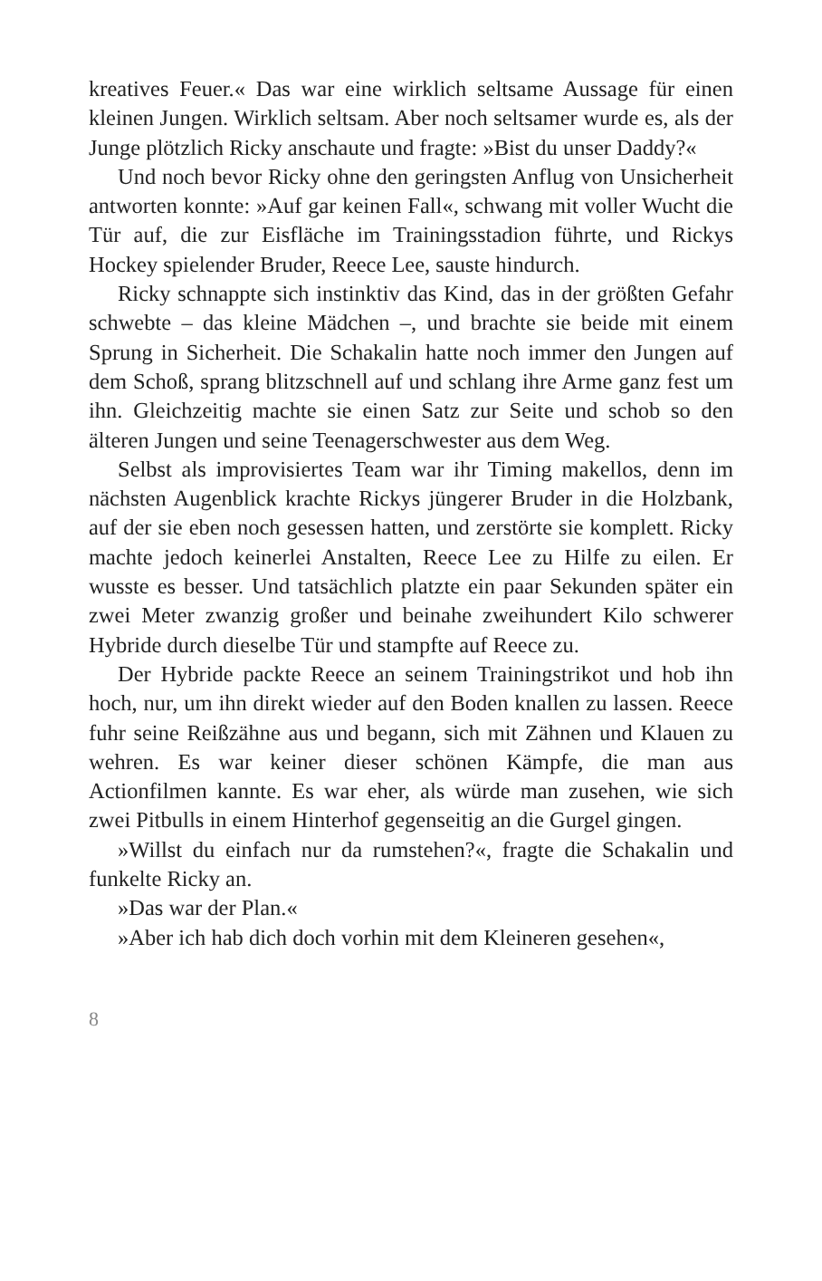kreatives Feuer.« Das war eine wirklich seltsame Aussage für einen kleinen Jungen. Wirklich seltsam. Aber noch seltsamer wurde es, als der Junge plötzlich Ricky anschaute und fragte: »Bist du unser Daddy?«
Und noch bevor Ricky ohne den geringsten Anflug von Unsicherheit antworten konnte: »Auf gar keinen Fall«, schwang mit voller Wucht die Tür auf, die zur Eisfläche im Trainingsstadion führte, und Rickys Hockey spielender Bruder, Reece Lee, sauste hindurch.
Ricky schnappte sich instinktiv das Kind, das in der größten Gefahr schwebte – das kleine Mädchen –, und brachte sie beide mit einem Sprung in Sicherheit. Die Schakalin hatte noch immer den Jungen auf dem Schoß, sprang blitzschnell auf und schlang ihre Arme ganz fest um ihn. Gleichzeitig machte sie einen Satz zur Seite und schob so den älteren Jungen und seine Teenagerschwester aus dem Weg.
Selbst als improvisiertes Team war ihr Timing makellos, denn im nächsten Augenblick krachte Rickys jüngerer Bruder in die Holzbank, auf der sie eben noch gesessen hatten, und zerstörte sie komplett. Ricky machte jedoch keinerlei Anstalten, Reece Lee zu Hilfe zu eilen. Er wusste es besser. Und tatsächlich platzte ein paar Sekunden später ein zwei Meter zwanzig großer und beinahe zweihundert Kilo schwerer Hybride durch dieselbe Tür und stampfte auf Reece zu.
Der Hybride packte Reece an seinem Trainingstrikot und hob ihn hoch, nur, um ihn direkt wieder auf den Boden knallen zu lassen. Reece fuhr seine Reißzähne aus und begann, sich mit Zähnen und Klauen zu wehren. Es war keiner dieser schönen Kämpfe, die man aus Actionfilmen kannte. Es war eher, als würde man zusehen, wie sich zwei Pitbulls in einem Hinterhof gegenseitig an die Gurgel gingen.
»Willst du einfach nur da rumstehen?«, fragte die Schakalin und funkelte Ricky an.
»Das war der Plan.«
»Aber ich hab dich doch vorhin mit dem Kleineren gesehen«,
8